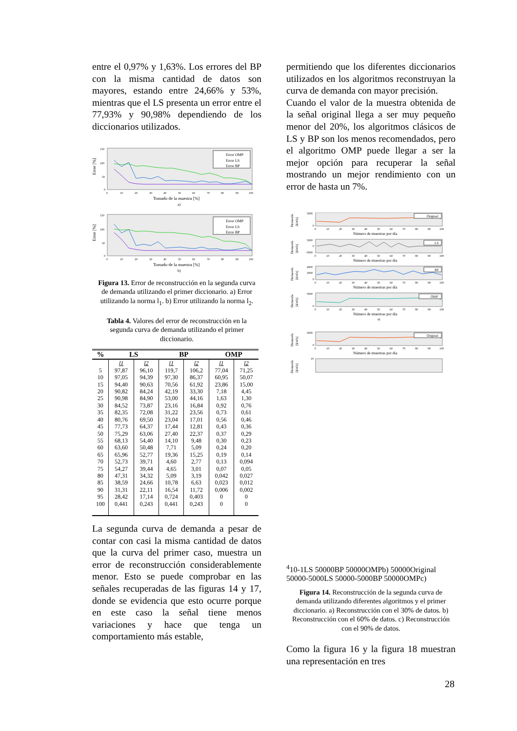entre el 0,97% y 1,63%. Los errores del BP con la misma cantidad de datos son mayores, estando entre 24,66% y 53%, mientras que el LS presenta un error entre el 77,93% y 90,98% dependiendo de los diccionarios utilizados.
Error [%]
150
100
50
0
Error OMP
Error LS
Error BP
0
10
20
30
40
50
60
70
80
90
100
Tomado de la muestra [%]
a)
Error [%]
150
100
50
0
Error OMP
Error LS
Error BP
0
10
20
30
40
50
60
70
80
90
100
Tomado de la muestra [%]
b)
Figura 13. Error de reconstrucción en la segunda curva de demanda utilizando el primer diccionario. a) Error utilizando la norma l<sub>1</sub>. b) Error utilizando la norma l<sub>2</sub>.
Tabla 4. Valores del error de reconstrucción en la segunda curva de demanda utilizando el primer diccionario.
| % | LS | | BP | | OMP | |
| --- | --- | --- | --- | --- | --- | --- |
| | l1 | l2 | l1 | l2 | l1 | l2 |
| 5 | 97,87 | 96,10 | 119,7 | 106,2 | 77,04 | 71,25 |
| 10 | 97,05 | 94,39 | 97,30 | 86,37 | 60,95 | 50,07 |
| 15 | 94,40 | 90,63 | 70,56 | 61,92 | 23,86 | 15,00 |
| 20 | 90,82 | 84,24 | 42,19 | 33,30 | 7,18 | 4,45 |
| 25 | 90,98 | 84,90 | 53,00 | 44,16 | 1,63 | 1,30 |
| 30 | 84,52 | 73,87 | 23,16 | 16,84 | 0,92 | 0,76 |
| 35 | 82,35 | 72,08 | 31,22 | 23,56 | 0,73 | 0,61 |
| 40 | 80,76 | 69,50 | 23,04 | 17,01 | 0,56 | 0,46 |
| 45 | 77,73 | 64,37 | 17,44 | 12,81 | 0,43 | 0,36 |
| 50 | 75,29 | 63,06 | 27,40 | 22,37 | 0,37 | 0,29 |
| 55 | 68,13 | 54,40 | 14,10 | 9,48 | 0,30 | 0,23 |
| 60 | 63,60 | 50,48 | 7,71 | 5,09 | 0,24 | 0,20 |
| 65 | 65,96 | 52,77 | 19,36 | 15,25 | 0,19 | 0,14 |
| 70 | 52,73 | 39,71 | 4,60 | 2,77 | 0,13 | 0,094 |
| 75 | 54,27 | 39,44 | 4,65 | 3,01 | 0,07 | 0,05 |
| 80 | 47,31 | 34,32 | 5,09 | 3,19 | 0,042 | 0,027 |
| 85 | 38,59 | 24,66 | 10,78 | 6,63 | 0,023 | 0,012 |
| 90 | 31,31 | 22,11 | 16,54 | 11,72 | 0,006 | 0,002 |
| 95 | 28,42 | 17,14 | 0,724 | 0,403 | 0 | 0 |
| 100 | 0,441 | 0,243 | 0,441 | 0,243 | 0 | 0 |
La segunda curva de demanda a pesar de contar con casi la misma cantidad de datos que la curva del primer caso, muestra un error de reconstrucción considerablemente menor. Esto se puede comprobar en las señales recuperadas de las figuras 14 y 17, donde se evidencia que esto ocurre porque en este caso la señal tiene menos variaciones y hace que tenga un comportamiento más estable,
permitiendo que los diferentes diccionarios utilizados en los algoritmos reconstruyan la curva de demanda con mayor precisión.
Cuando el valor de la muestra obtenida de la señal original llega a ser muy pequeño menor del 20%, los algoritmos clásicos de LS y BP son los menos recomendados, pero el algoritmo OMP puede llegar a ser la mejor opción para recuperar la señal mostrando un mejor rendimiento con un error de hasta un 7%.
0
10
20
30
40
50
60
70
80
90
100
Número de muestras por día
Demanda
[kWh]
5000
0
Original
5000
0
-5000
LS
4000
2000
0
BP
5000
0
OMP
a)
5000
0
Original
104
1
0
-1
LS
5000
0
BP
5000
0
OMP
b)
5000
0
Original
5000
0
-5000
LS
5000
0
-5000
BP
5000
0
OMP
c)
Figura 14. Reconstrucción de la segunda curva de demanda utilizando diferentes algoritmos y el primer diccionario. a) Reconstrucción con el 30% de datos. b) Reconstrucción con el 60% de datos. c) Reconstrucción con el 90% de datos.
Como la figura 16 y la figura 18 muestran una representación en tres
28